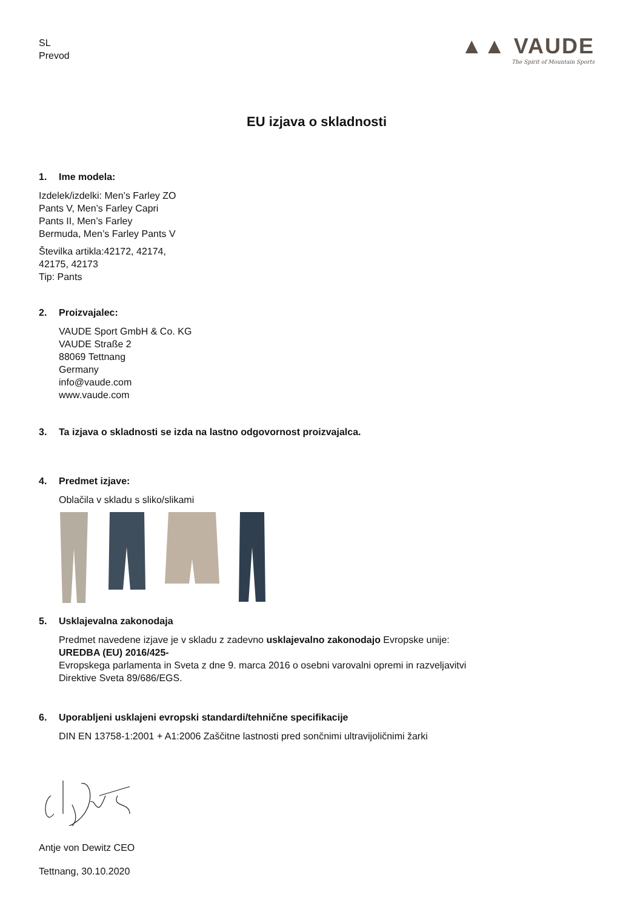SL
Prevod
▲▲ VAUDE
The Spirit of Mountain Sports
EU izjava o skladnosti
1. Ime modela:
Izdelek/izdelki: Men’s Farley ZO
Pants V, Men’s Farley Capri
Pants II, Men’s Farley
Bermuda, Men’s Farley Pants V
Številka artikla:42172, 42174,
42175, 42173
Tip: Pants
2. Proizvajalec:
VAUDE Sport GmbH & Co. KG
VAUDE Straße 2
88069 Tettnang
Germany
info@vaude.com
www.vaude.com
3. Ta izjava o skladnosti se izda na lastno odgovornost proizvajalca.
4. Predmet izjave:
Oblačila v skladu s sliko/slikami
5. Usklajevalna zakonodaja
Predmet navedene izjave je v skladu z zadevno usklajevalno zakonodajo Evropske unije:
UREDBA (EU) 2016/425-
Evropskega parlamenta in Sveta z dne 9. marca 2016 o osebni varovalni opremi in razveljavitvi
Direktive Sveta 89/686/EGS.
6. Uporabljeni usklajeni evropski standardi/tehnične specifikacije
DIN EN 13758-1:2001 + A1:2006 Zaščitne lastnosti pred sončnimi ultravijoličnimi žarki
Antje von Dewitz CEO
Tettnang, 30.10.2020